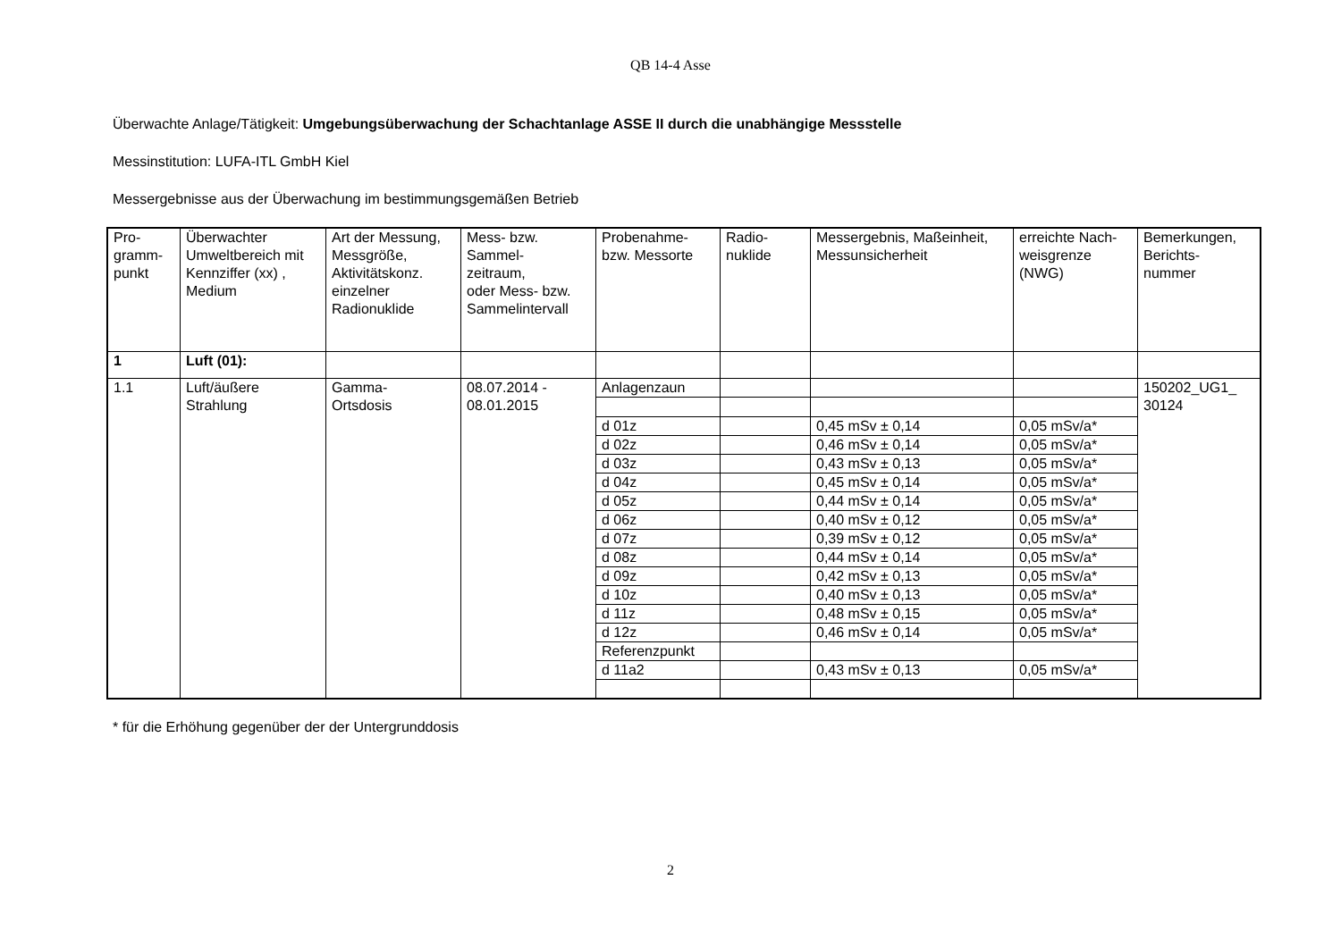QB 14-4 Asse
Überwachte Anlage/Tätigkeit: Umgebungsüberwachung der Schachtanlage ASSE II durch die unabhängige Messstelle
Messinstitution: LUFA-ITL GmbH Kiel
Messergebnisse aus der Überwachung im bestimmungsgemäßen Betrieb
| Pro- gramm- punkt | Überwachter Umweltbereich mit Kennziffer (xx) , Medium | Art der Messung, Messgröße, Aktivitätskonz. einzelner Radionuklide | Mess- bzw. Sammel- zeitraum, oder Mess- bzw. Sammelintervall | Probenahme- bzw. Messorte | Radio- nuklide | Messergebnis, Maßeinheit, Messunsicherheit | erreichte Nach- weisgrenze (NWG) | Bemerkungen, Berichts- nummer |
| 1 | Luft (01): | | | | | | | |
| 1.1 | Luft/äußere Strahlung | Gamma- Ortsdosis | 08.07.2014 - 08.01.2015 | Anlagenzaun | | | | 150202_UG1_ 30124 |
| | | | | d 01z | | 0,45 mSv ± 0,14 | 0,05 mSv/a* | |
| | | | | d 02z | | 0,46 mSv ± 0,14 | 0,05 mSv/a* | |
| | | | | d 03z | | 0,43 mSv ± 0,13 | 0,05 mSv/a* | |
| | | | | d 04z | | 0,45 mSv ± 0,14 | 0,05 mSv/a* | |
| | | | | d 05z | | 0,44 mSv ± 0,14 | 0,05 mSv/a* | |
| | | | | d 06z | | 0,40 mSv ± 0,12 | 0,05 mSv/a* | |
| | | | | d 07z | | 0,39 mSv ± 0,12 | 0,05 mSv/a* | |
| | | | | d 08z | | 0,44 mSv ± 0,14 | 0,05 mSv/a* | |
| | | | | d 09z | | 0,42 mSv ± 0,13 | 0,05 mSv/a* | |
| | | | | d 10z | | 0,40 mSv ± 0,13 | 0,05 mSv/a* | |
| | | | | d 11z | | 0,48 mSv ± 0,15 | 0,05 mSv/a* | |
| | | | | d 12z | | 0,46 mSv ± 0,14 | 0,05 mSv/a* | |
| | | | | Referenzpunkt | | | | |
| | | | | d 11a2 | | 0,43 mSv ± 0,13 | 0,05 mSv/a* | |
* für die Erhöhung gegenüber der der Untergrunddosis
2